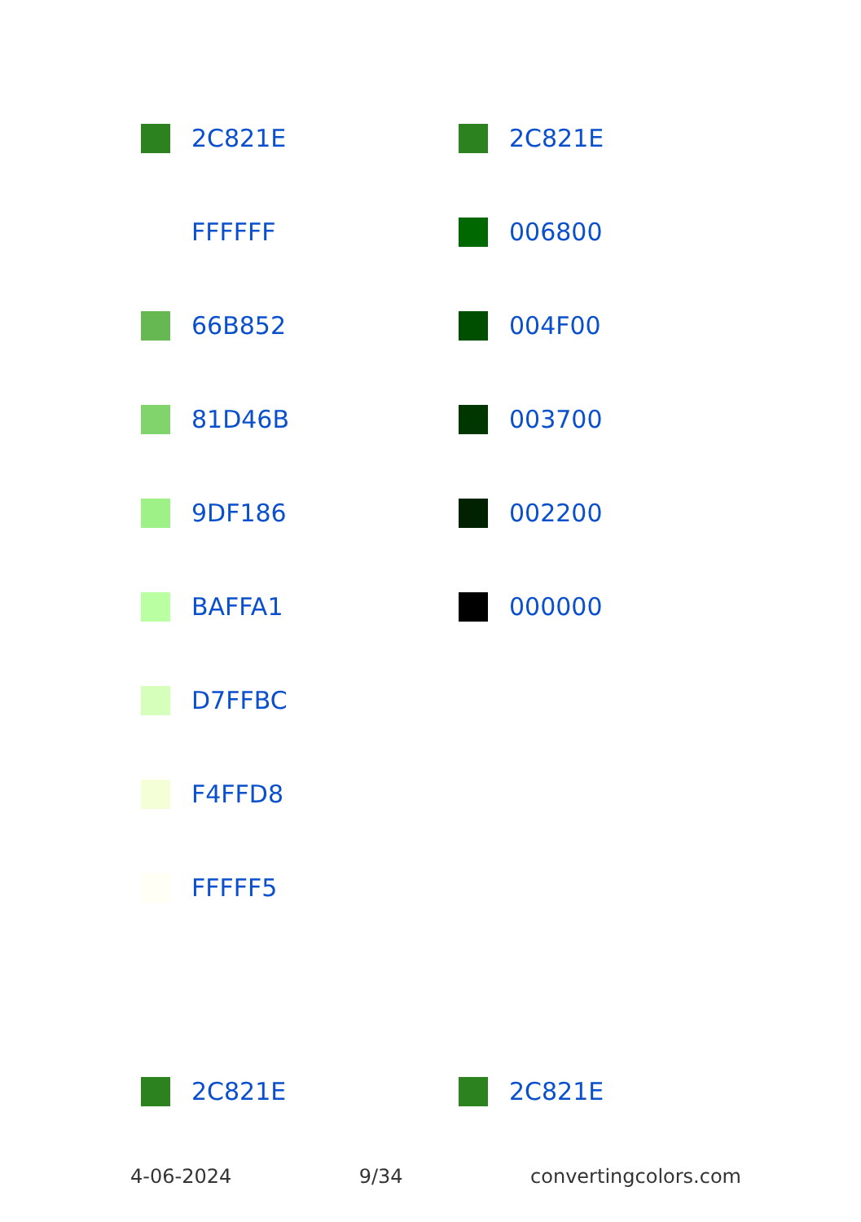2C821E 2C821E
FFFFFF 006800
66B852 004F00
81D46B 003700
9DF186 002200
BAFFA1 000000
D7FFBC
F4FFD8
FFFFF5
2C821E 2C821E
4-06-2024 9/34 convertingcolors.com